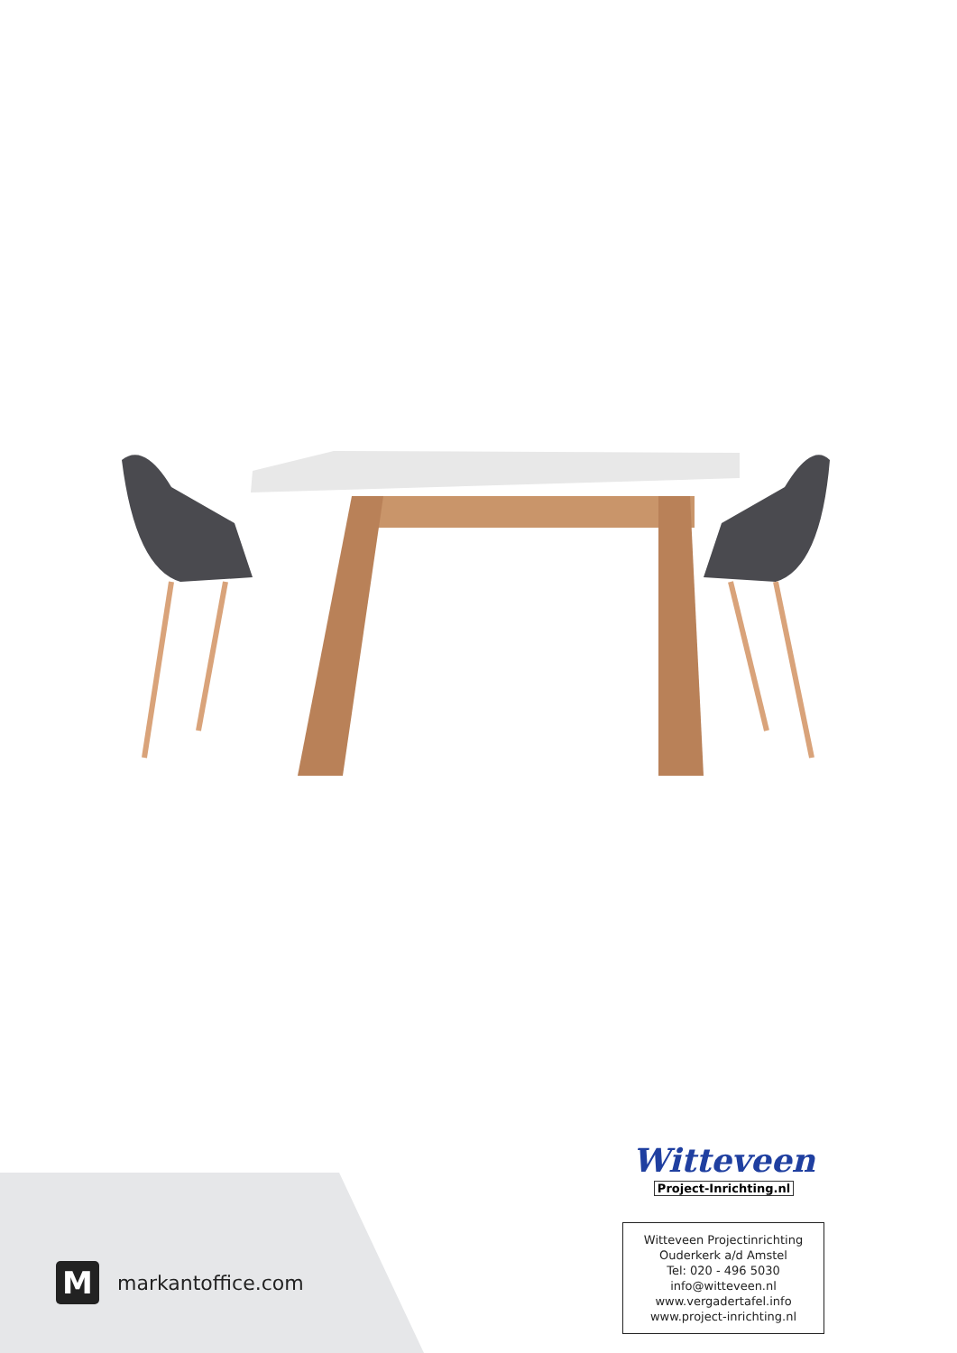Witteveen
Project-Inrichting.nl
Witteveen Projectinrichting
Ouderkerk a/d Amstel
Tel: 020 - 496 5030
info@witteveen.nl
www.vergadertafel.info
www.project-inrichting.nl
M
markantoffice.com